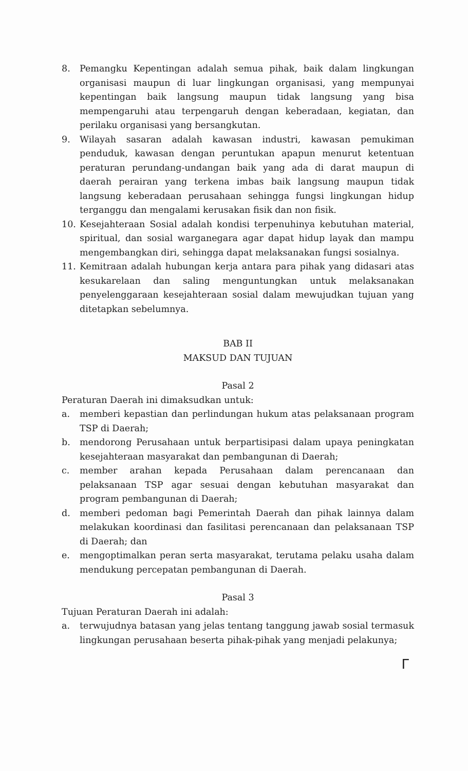8. Pemangku Kepentingan adalah semua pihak, baik dalam lingkungan organisasi maupun di luar lingkungan organisasi, yang mempunyai kepentingan baik langsung maupun tidak langsung yang bisa mempengaruhi atau terpengaruh dengan keberadaan, kegiatan, dan perilaku organisasi yang bersangkutan.
9. Wilayah sasaran adalah kawasan industri, kawasan pemukiman penduduk, kawasan dengan peruntukan apapun menurut ketentuan peraturan perundang-undangan baik yang ada di darat maupun di daerah perairan yang terkena imbas baik langsung maupun tidak langsung keberadaan perusahaan sehingga fungsi lingkungan hidup terganggu dan mengalami kerusakan fisik dan non fisik.
10. Kesejahteraan Sosial adalah kondisi terpenuhinya kebutuhan material, spiritual, dan sosial warganegara agar dapat hidup layak dan mampu mengembangkan diri, sehingga dapat melaksanakan fungsi sosialnya.
11. Kemitraan adalah hubungan kerja antara para pihak yang didasari atas kesukarelaan dan saling menguntungkan untuk melaksanakan penyelenggaraan kesejahteraan sosial dalam mewujudkan tujuan yang ditetapkan sebelumnya.
BAB II
MAKSUD DAN TUJUAN
Pasal 2
Peraturan Daerah ini dimaksudkan untuk:
a. memberi kepastian dan perlindungan hukum atas pelaksanaan program TSP di Daerah;
b. mendorong Perusahaan untuk berpartisipasi dalam upaya peningkatan kesejahteraan masyarakat dan pembangunan di Daerah;
c. member arahan kepada Perusahaan dalam perencanaan dan pelaksanaan TSP agar sesuai dengan kebutuhan masyarakat dan program pembangunan di Daerah;
d. memberi pedoman bagi Pemerintah Daerah dan pihak lainnya dalam melakukan koordinasi dan fasilitasi perencanaan dan pelaksanaan TSP di Daerah; dan
e. mengoptimalkan peran serta masyarakat, terutama pelaku usaha dalam mendukung percepatan pembangunan di Daerah.
Pasal 3
Tujuan Peraturan Daerah ini adalah:
a. terwujudnya batasan yang jelas tentang tanggung jawab sosial termasuk lingkungan perusahaan beserta pihak-pihak yang menjadi pelakunya;
ᒥ